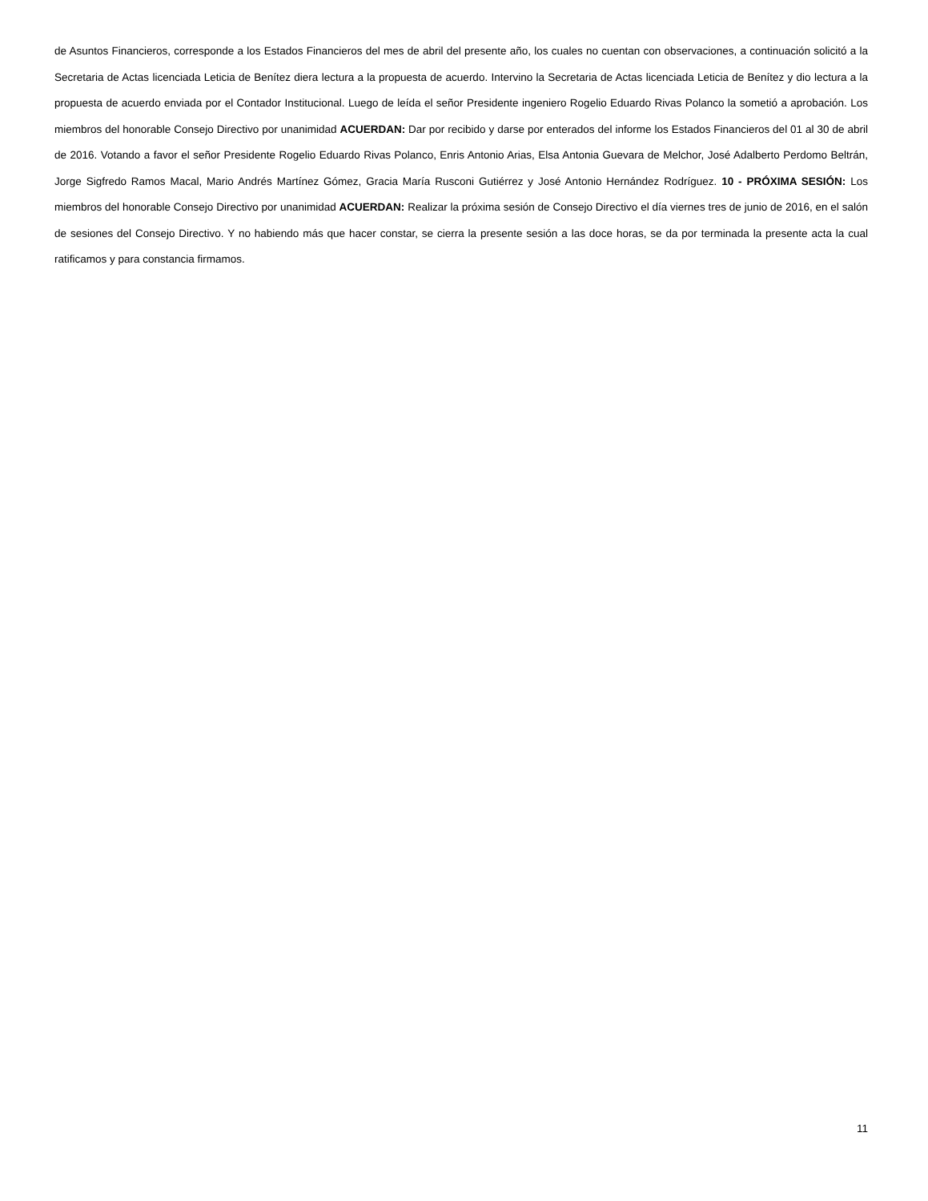de Asuntos Financieros, corresponde a los Estados Financieros del mes de abril del presente año, los cuales no cuentan con observaciones, a continuación solicitó a la Secretaria de Actas licenciada Leticia de Benítez diera lectura a la propuesta de acuerdo. Intervino la Secretaria de Actas licenciada Leticia de Benítez y dio lectura a la propuesta de acuerdo enviada por el Contador Institucional. Luego de leída el señor Presidente ingeniero Rogelio Eduardo Rivas Polanco la sometió a aprobación. Los miembros del honorable Consejo Directivo por unanimidad ACUERDAN: Dar por recibido y darse por enterados del informe los Estados Financieros del 01 al 30 de abril de 2016. Votando a favor el señor Presidente Rogelio Eduardo Rivas Polanco, Enris Antonio Arias, Elsa Antonia Guevara de Melchor, José Adalberto Perdomo Beltrán, Jorge Sigfredo Ramos Macal, Mario Andrés Martínez Gómez, Gracia María Rusconi Gutiérrez y José Antonio Hernández Rodríguez. 10 - PRÓXIMA SESIÓN: Los miembros del honorable Consejo Directivo por unanimidad ACUERDAN: Realizar la próxima sesión de Consejo Directivo el día viernes tres de junio de 2016, en el salón de sesiones del Consejo Directivo. Y no habiendo más que hacer constar, se cierra la presente sesión a las doce horas, se da por terminada la presente acta la cual ratificamos y para constancia firmamos.
11